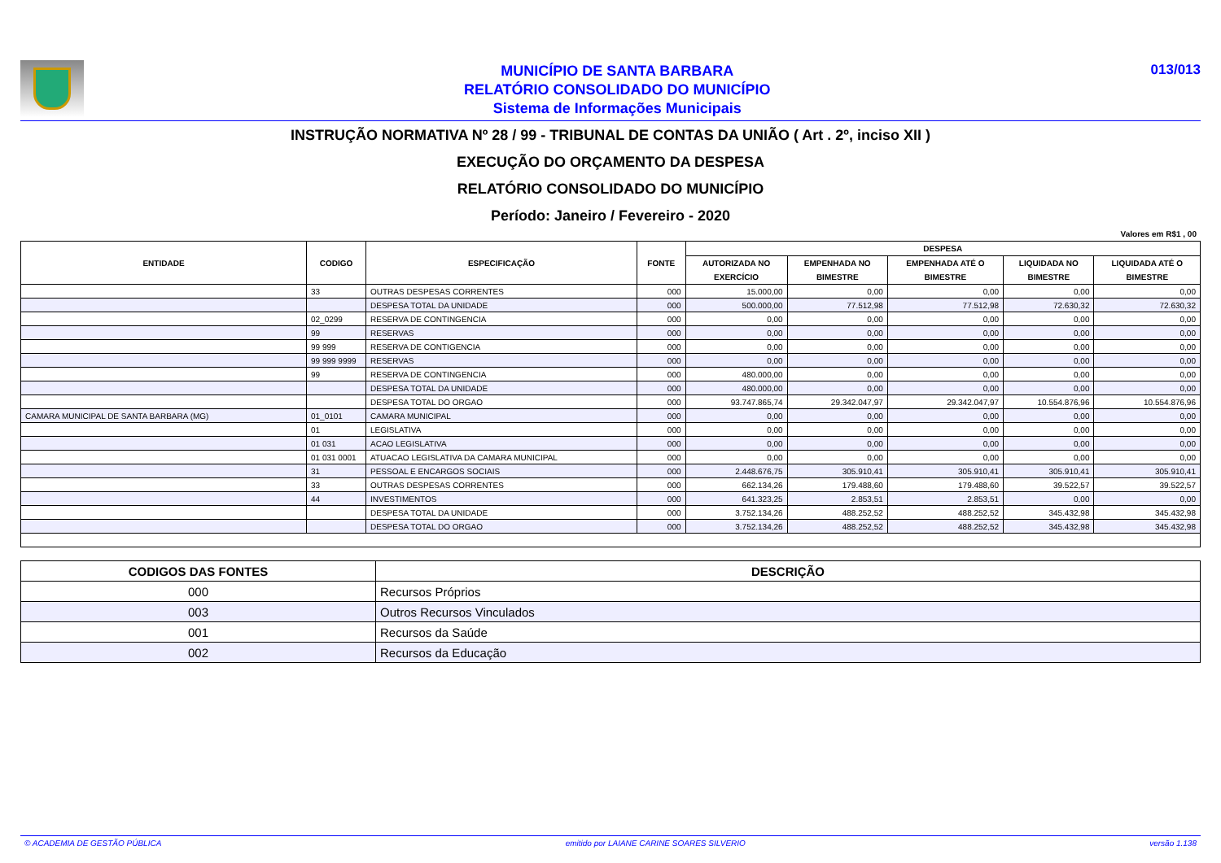MUNICÍPIO DE SANTA BARBARA
RELATÓRIO CONSOLIDADO DO MUNICÍPIO
Sistema de Informações Municipais
013/013
INSTRUÇÃO NORMATIVA Nº 28 / 99 - TRIBUNAL DE CONTAS DA UNIÃO ( Art . 2º, inciso XII )
EXECUÇÃO DO ORÇAMENTO DA DESPESA
RELATÓRIO CONSOLIDADO DO MUNICÍPIO
Período: Janeiro / Fevereiro - 2020
Valores em R$1 , 00
| ENTIDADE | CODIGO | ESPECIFICAÇÃO | FONTE | DESPESA | | | | |
| --- | --- | --- | --- | --- | --- | --- | --- | --- |
| | | | | AUTORIZADA NO EXERCÍCIO | EMPENHADA NO BIMESTRE | EMPENHADA ATÉ O BIMESTRE | LIQUIDADA NO BIMESTRE | LIQUIDADA ATÉ O BIMESTRE |
| | 33 | OUTRAS DESPESAS CORRENTES | 000 | 15.000,00 | 0,00 | 0,00 | 0,00 | 0,00 |
| | | DESPESA TOTAL DA UNIDADE | 000 | 500.000,00 | 77.512,98 | 77.512,98 | 72.630,32 | 72.630,32 |
| | 02_0299 | RESERVA DE CONTINGENCIA | 000 | 0,00 | 0,00 | 0,00 | 0,00 | 0,00 |
| | 99 | RESERVAS | 000 | 0,00 | 0,00 | 0,00 | 0,00 | 0,00 |
| | 99 999 | RESERVA DE CONTIGENCIA | 000 | 0,00 | 0,00 | 0,00 | 0,00 | 0,00 |
| | 99 999 9999 | RESERVAS | 000 | 0,00 | 0,00 | 0,00 | 0,00 | 0,00 |
| | 99 | RESERVA DE CONTINGENCIA | 000 | 480.000,00 | 0,00 | 0,00 | 0,00 | 0,00 |
| | | DESPESA TOTAL DA UNIDADE | 000 | 480.000,00 | 0,00 | 0,00 | 0,00 | 0,00 |
| | | DESPESA TOTAL DO ORGAO | 000 | 93.747.865,74 | 29.342.047,97 | 29.342.047,97 | 10.554.876,96 | 10.554.876,96 |
| CAMARA MUNICIPAL DE SANTA BARBARA (MG) | 01_0101 | CAMARA MUNICIPAL | 000 | 0,00 | 0,00 | 0,00 | 0,00 | 0,00 |
| | 01 | LEGISLATIVA | 000 | 0,00 | 0,00 | 0,00 | 0,00 | 0,00 |
| | 01 031 | ACAO LEGISLATIVA | 000 | 0,00 | 0,00 | 0,00 | 0,00 | 0,00 |
| | 01 031 0001 | ATUACAO LEGISLATIVA DA CAMARA MUNICIPAL | 000 | 0,00 | 0,00 | 0,00 | 0,00 | 0,00 |
| | 31 | PESSOAL E ENCARGOS SOCIAIS | 000 | 2.448.676,75 | 305.910,41 | 305.910,41 | 305.910,41 | 305.910,41 |
| | 33 | OUTRAS DESPESAS CORRENTES | 000 | 662.134,26 | 179.488,60 | 179.488,60 | 39.522,57 | 39.522,57 |
| | 44 | INVESTIMENTOS | 000 | 641.323,25 | 2.853,51 | 2.853,51 | 0,00 | 0,00 |
| | | DESPESA TOTAL DA UNIDADE | 000 | 3.752.134,26 | 488.252,52 | 488.252,52 | 345.432,98 | 345.432,98 |
| | | DESPESA TOTAL DO ORGAO | 000 | 3.752.134,26 | 488.252,52 | 488.252,52 | 345.432,98 | 345.432,98 |
| CODIGOS DAS FONTES | DESCRIÇÃO |
| --- | --- |
| 000 | Recursos Próprios |
| 003 | Outros Recursos Vinculados |
| 001 | Recursos da Saúde |
| 002 | Recursos da Educação |
© ACADEMIA DE GESTÃO PÚBLICA emitido por LAIANE CARINE SOARES SILVERIO versão 1.138